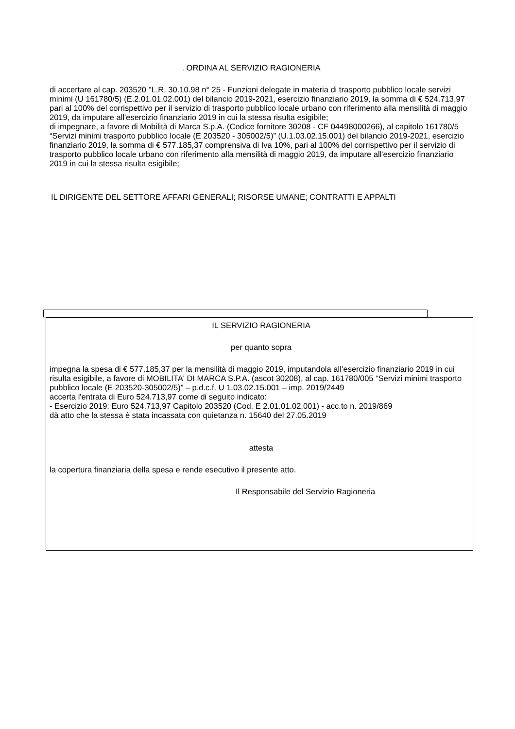. ORDINA AL SERVIZIO RAGIONERIA
di accertare al cap. 203520 "L.R. 30.10.98 n° 25 - Funzioni delegate in materia di trasporto pubblico locale servizi minimi (U 161780/5) (E.2.01.01.02.001) del bilancio 2019-2021, esercizio finanziario 2019, la somma di € 524.713,97 pari al 100% del corrispettivo per il servizio di trasporto pubblico locale urbano con riferimento alla mensilità di maggio 2019, da imputare all'esercizio finanziario 2019 in cui la stessa risulta esigibile;
di impegnare, a favore di Mobilità di Marca S.p.A. (Codice fornitore 30208 - CF 04498000266), al capitolo 161780/5 “Servizi minimi trasporto pubblico locale (E 203520 - 305002/5)” (U.1.03.02.15.001) del bilancio 2019-2021, esercizio finanziario 2019, la somma di € 577.185,37 comprensiva di Iva 10%, pari al 100% del corrispettivo per il servizio di trasporto pubblico locale urbano con riferimento alla mensilità di maggio 2019, da imputare all'esercizio finanziario 2019 in cui la stessa risulta esigibile;
IL DIRIGENTE DEL SETTORE AFFARI GENERALI; RISORSE UMANE; CONTRATTI E APPALTI
IL SERVIZIO RAGIONERIA
per quanto sopra
impegna la spesa di € 577.185,37 per la mensilità di maggio 2019, imputandola all’esercizio finanziario 2019 in cui risulta esigibile, a favore di MOBILITA' DI MARCA S.P.A. (ascot 30208), al cap. 161780/005 “Servizi minimi trasporto pubblico locale (E 203520-305002/5)” – p.d.c.f. U 1.03.02.15.001 – imp. 2019/2449
accerta l'entrata di Euro 524.713,97 come di seguito indicato:
- Esercizio 2019: Euro 524.713,97 Capitolo 203520 (Cod. E 2.01.01.02.001) - acc.to n. 2019/869
dà atto che la stessa è stata incassata con quietanza n. 15640 del 27.05.2019
attesta
la copertura finanziaria della spesa e rende esecutivo il presente atto.
Il Responsabile del Servizio Ragioneria